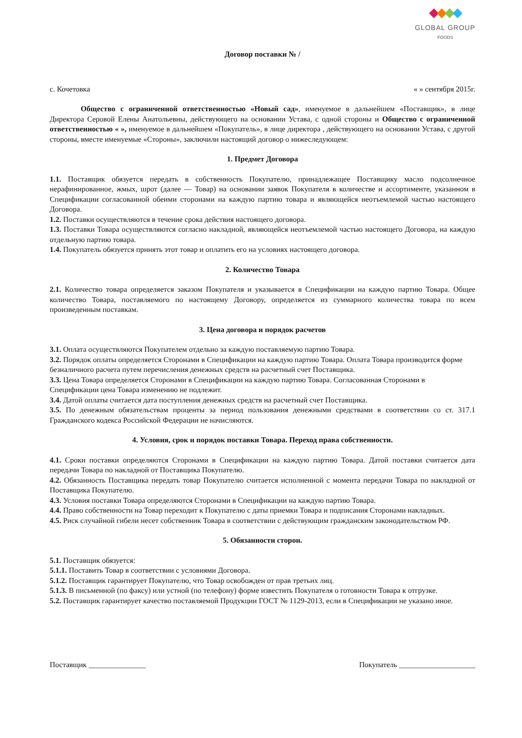GLOBAL GROUP
FOODS
Договор поставки № /
с. Кочетовка « » сентября 2015г.
Общество с ограниченной ответственностью «Новый сад», именуемое в дальнейшем «Поставщик», в лице Директора Серовой Елены Анатольевны, действующего на основании Устава, с одной стороны и Общество с ограниченной ответственностью « », именуемое в дальнейшем «Покупатель», в лице директора , действующего на основании Устава, с другой стороны, вместе именуемые «Стороны», заключили настоящий договор о нижеследующем:
1. Предмет Договора
1.1. Поставщик обязуется передать в собственность Покупателю, принадлежащее Поставщику масло подсолнечное нерафинированное, жмых, шрот (далее — Товар) на основании заявок Покупателя в количестве и ассортименте, указанном в Спецификации согласованной обеими сторонами на каждую партию товара и являющейся неотъемлемой частью настоящего Договора.
1.2. Поставки осуществляются в течение срока действия настоящего договора.
1.3. Поставки Товара осуществляются согласно накладной, являющейся неотъемлемой частью настоящего Договора, на каждую отдельную партию товара.
1.4. Покупатель обязуется принять этот товар и оплатить его на условиях настоящего договора.
2. Количество Товара
2.1. Количество товара определяется заказом Покупателя и указывается в Спецификации на каждую партию Товара. Общее количество Товара, поставляемого по настоящему Договору, определяется из суммарного количества товара по всем произведенным поставкам.
3. Цена договора и порядок расчетов
3.1. Оплата осуществляются Покупателем отдельно за каждую поставляемую партию Товара.
3.2. Порядок оплаты определяется Сторонами в Спецификации на каждую партию Товара. Оплата Товара производится форме безналичного расчета путем перечисления денежных средств на расчетный счет Поставщика.
3.3. Цена Товара определяется Сторонами в Спецификации на каждую партию Товара. Согласованная Сторонами в Спецификации цена Товара изменению не подлежит.
3.4. Датой оплаты считается дата поступления денежных средств на расчетный счет Поставщика.
3.5. По денежным обязательствам проценты за период пользования денежными средствами в соответствии со ст. 317.1 Гражданского кодекса Российской Федерации не начисляются.
4. Условия, срок и порядок поставки Товара. Переход права собственности.
4.1. Сроки поставки определяются Сторонами в Спецификации на каждую партию Товара. Датой поставки считается дата передачи Товара по накладной от Поставщика Покупателю.
4.2. Обязанность Поставщика передать товар Покупателю считается исполненной с момента передачи Товара по накладной от Поставщика Покупателю.
4.3. Условия поставки Товара определяются Сторонами в Спецификации на каждую партию Товара.
4.4. Право собственности на Товар переходит к Покупателю с даты приемки Товара и подписания Сторонами накладных.
4.5. Риск случайной гибели несет собственник Товара в соответствии с действующим гражданским законодательством РФ.
5. Обязанности сторон.
5.1. Поставщик обязуется:
5.1.1. Поставить Товар в соответствии с условиями Договора.
5.1.2. Поставщик гарантирует Покупателю, что Товар освобожден от прав третьих лиц.
5.1.3. В письменной (по факсу) или устной (по телефону) форме известить Покупателя о готовности Товара к отгрузке.
5.2. Поставщик гарантирует качество поставляемой Продукции ГОСТ № 1129-2013, если в Спецификации не указано иное.
Поставщик _______________ Покупатель ____________________